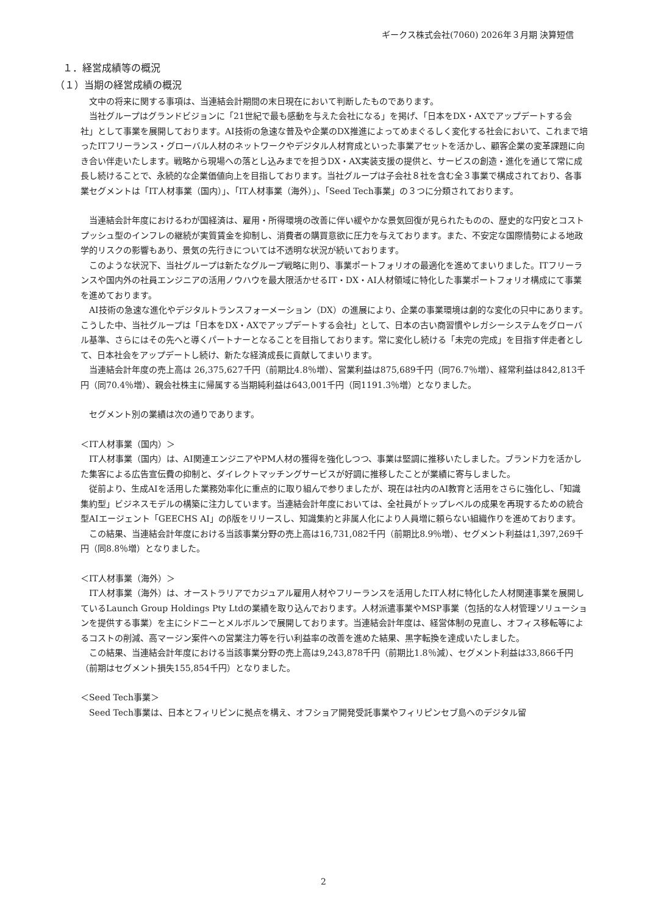ギークス株式会社(7060) 2026年３月期 決算短信
１．経営成績等の概況
（１）当期の経営成績の概況
文中の将来に関する事項は、当連結会計期間の末日現在において判断したものであります。
当社グループはグランドビジョンに「21世紀で最も感動を与えた会社になる」を掲げ、「日本をDX・AXでアップデートする会社」として事業を展開しております。AI技術の急速な普及や企業のDX推進によってめまぐるしく変化する社会において、これまで培ったITフリーランス・グローバル人材のネットワークやデジタル人材育成といった事業アセットを活かし、顧客企業の変革課題に向き合い伴走いたします。戦略から現場への落とし込みまでを担うDX・AX実装支援の提供と、サービスの創造・進化を通じて常に成長し続けることで、永続的な企業価値向上を目指しております。当社グループは子会社８社を含む全３事業で構成されており、各事業セグメントは「IT人材事業（国内）」、「IT人材事業（海外）」、「Seed Tech事業」の３つに分類されております。
当連結会計年度におけるわが国経済は、雇用・所得環境の改善に伴い緩やかな景気回復が見られたものの、歴史的な円安とコストプッシュ型のインフレの継続が実質賃金を抑制し、消費者の購買意欲に圧力を与えております。また、不安定な国際情勢による地政学的リスクの影響もあり、景気の先行きについては不透明な状況が続いております。
このような状況下、当社グループは新たなグループ戦略に則り、事業ポートフォリオの最適化を進めてまいりました。ITフリーランスや国内外の社員エンジニアの活用ノウハウを最大限活かせるIT・DX・AI人材領域に特化した事業ポートフォリオ構成にて事業を進めております。
AI技術の急速な進化やデジタルトランスフォーメーション（DX）の進展により、企業の事業環境は劇的な変化の只中にあります。こうした中、当社グループは「日本をDX・AXでアップデートする会社」として、日本の古い商習慣やレガシーシステムをグローバル基準、さらにはその先へと導くパートナーとなることを目指しております。常に変化し続ける「未完の完成」を目指す伴走者として、日本社会をアップデートし続け、新たな経済成長に貢献してまいります。
当連結会計年度の売上高は 26,375,627千円（前期比4.8％増）、営業利益は875,689千円（同76.7％増）、経常利益は842,813千円（同70.4％増）、親会社株主に帰属する当期純利益は643,001千円（同1191.3％増）となりました。
セグメント別の業績は次の通りであります。
＜IT人材事業（国内）＞
IT人材事業（国内）は、AI関連エンジニアやPM人材の獲得を強化しつつ、事業は堅調に推移いたしました。ブランド力を活かした集客による広告宣伝費の抑制と、ダイレクトマッチングサービスが好調に推移したことが業績に寄与しました。
従前より、生成AIを活用した業務効率化に重点的に取り組んで参りましたが、現在は社内のAI教育と活用をさらに強化し、「知識集約型」ビジネスモデルの構築に注力しています。当連結会計年度においては、全社員がトップレベルの成果を再現するための統合型AIエージェント「GEECHS AI」のβ版をリリースし、知識集約と非属人化により人員増に頼らない組織作りを進めております。
この結果、当連結会計年度における当該事業分野の売上高は16,731,082千円（前期比8.9％増）、セグメント利益は1,397,269千円（同8.8％増）となりました。
＜IT人材事業（海外）＞
IT人材事業（海外）は、オーストラリアでカジュアル雇用人材やフリーランスを活用したIT人材に特化した人材関連事業を展開しているLaunch Group Holdings Pty Ltdの業績を取り込んでおります。人材派遣事業やMSP事業（包括的な人材管理ソリューションを提供する事業）を主にシドニーとメルボルンで展開しております。当連結会計年度は、経営体制の見直し、オフィス移転等によるコストの削減、高マージン案件への営業注力等を行い利益率の改善を進めた結果、黒字転換を達成いたしました。
この結果、当連結会計年度における当該事業分野の売上高は9,243,878千円（前期比1.8％減）、セグメント利益は33,866千円（前期はセグメント損失155,854千円）となりました。
＜Seed Tech事業＞
Seed Tech事業は、日本とフィリピンに拠点を構え、オフショア開発受託事業やフィリピンセブ島へのデジタル留
2